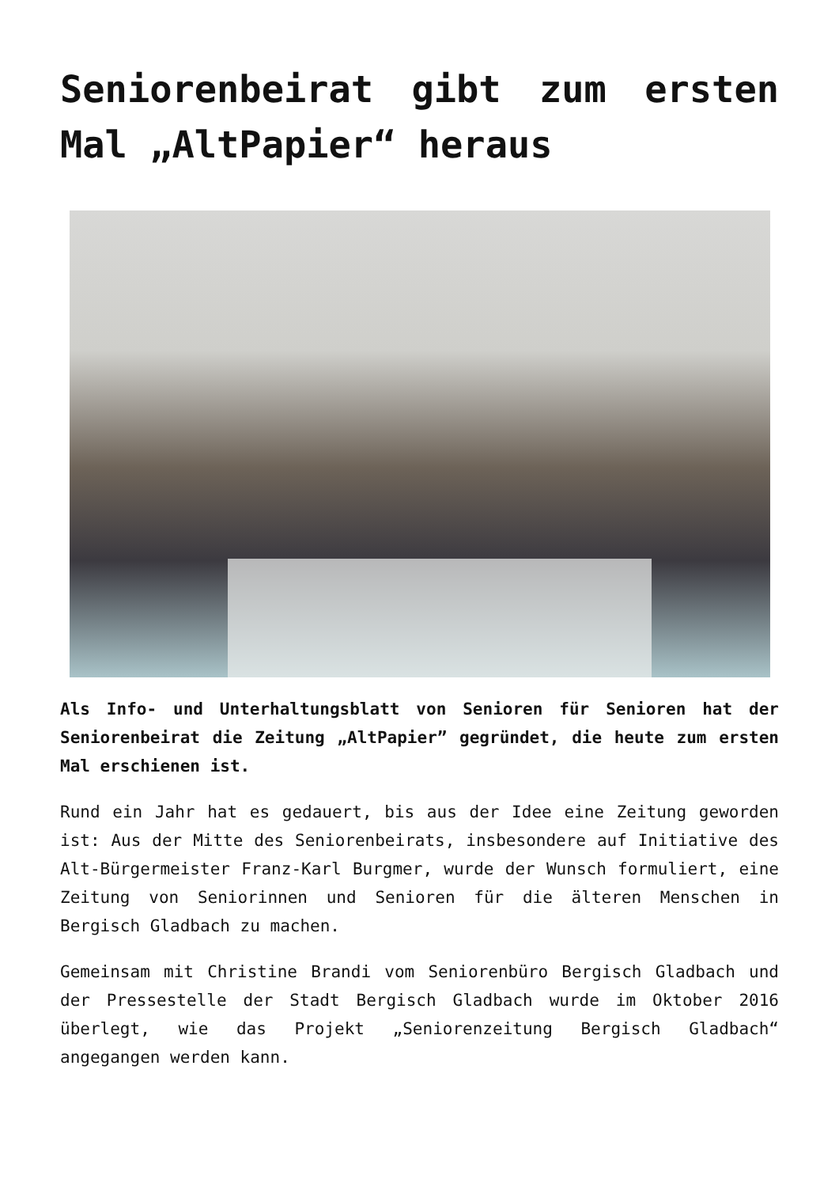Seniorenbeirat gibt zum ersten Mal „AltPapier“ heraus
Als Info- und Unterhaltungsblatt von Senioren für Senioren hat der Seniorenbeirat die Zeitung „AltPapier” gegründet, die heute zum ersten Mal erschienen ist.
Rund ein Jahr hat es gedauert, bis aus der Idee eine Zeitung geworden ist: Aus der Mitte des Seniorenbeirats, insbesondere auf Initiative des Alt-Bürgermeister Franz-Karl Burgmer, wurde der Wunsch formuliert, eine Zeitung von Seniorinnen und Senioren für die älteren Menschen in Bergisch Gladbach zu machen.
Gemeinsam mit Christine Brandi vom Seniorenbüro Bergisch Gladbach und der Pressestelle der Stadt Bergisch Gladbach wurde im Oktober 2016 überlegt, wie das Projekt „Seniorenzeitung Bergisch Gladbach“ angegangen werden kann.